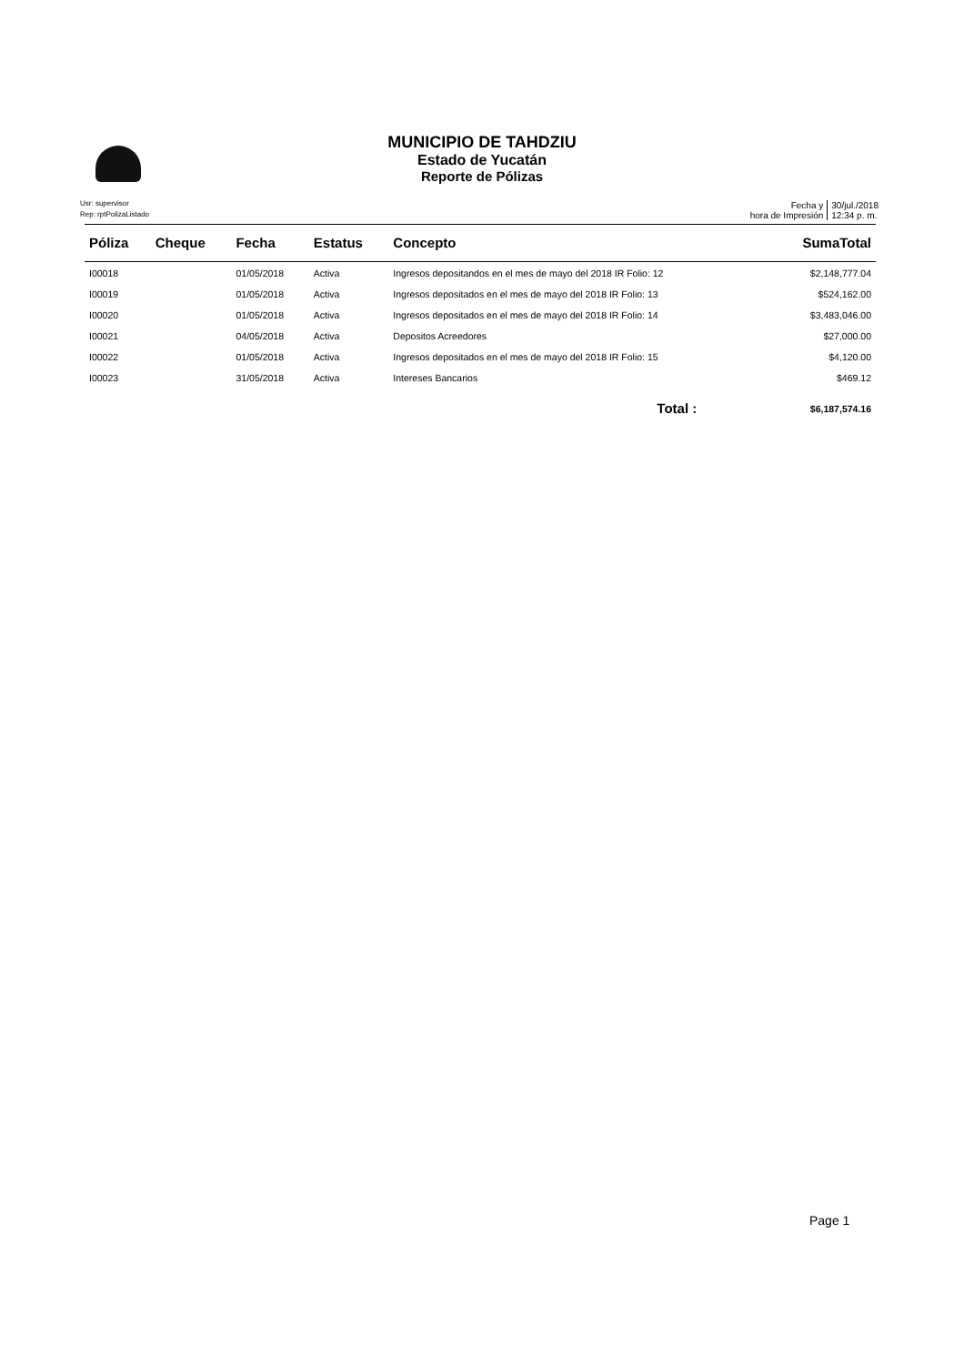MUNICIPIO DE TAHDZIU
Estado de Yucatán
Reporte de Pólizas
Usr: supervisor
Rep: rptPolizaListado
Fecha y
hora de Impresión
30/jul./2018
12:34 p. m.
| Póliza | Cheque | Fecha | Estatus | Concepto | SumaTotal |
| --- | --- | --- | --- | --- | --- |
| I00018 | | 01/05/2018 | Activa | Ingresos depositandos en el mes de mayo del 2018 IR Folio: 12 | $2,148,777.04 |
| I00019 | | 01/05/2018 | Activa | Ingresos depositados en el mes de mayo del 2018 IR Folio: 13 | $524,162.00 |
| I00020 | | 01/05/2018 | Activa | Ingresos depositados en el mes de mayo del 2018 IR Folio: 14 | $3,483,046.00 |
| I00021 | | 04/05/2018 | Activa | Depositos Acreedores | $27,000.00 |
| I00022 | | 01/05/2018 | Activa | Ingresos depositados en el mes de mayo del 2018 IR Folio: 15 | $4,120.00 |
| I00023 | | 31/05/2018 | Activa | Intereses Bancarios | $469.12 |
| Total : | | | | | $6,187,574.16 |
Page 1